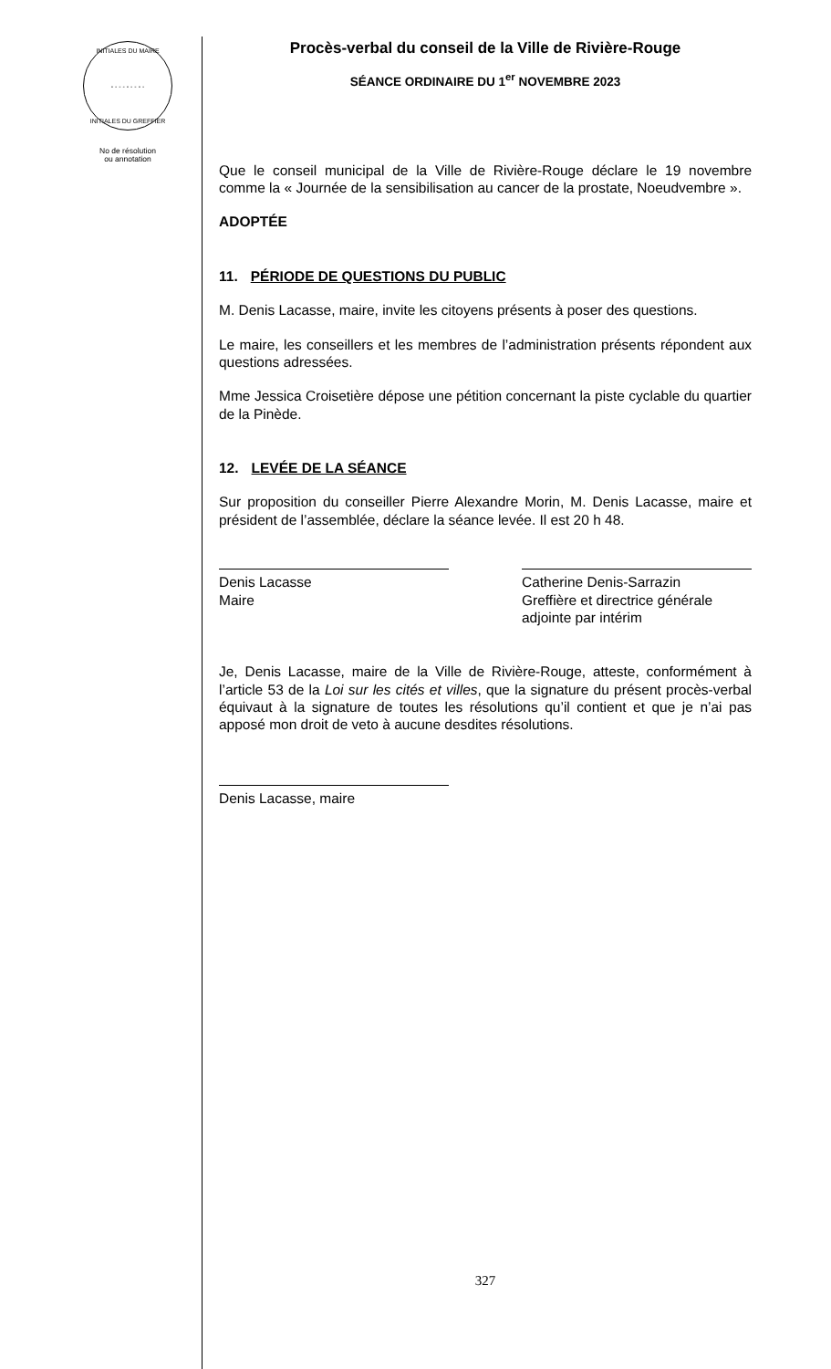INITIALES DU MAIRE
- - - - - - - - -
INITIALES DU GREFFIER
No de résolution
ou annotation
Procès-verbal du conseil de la Ville de Rivière-Rouge
SÉANCE ORDINAIRE DU 1<sup>er</sup> NOVEMBRE 2023
Que le conseil municipal de la Ville de Rivière-Rouge déclare le 19 novembre comme la « Journée de la sensibilisation au cancer de la prostate, Noeudvembre ».
ADOPTÉE
11. PÉRIODE DE QUESTIONS DU PUBLIC
M. Denis Lacasse, maire, invite les citoyens présents à poser des questions.
Le maire, les conseillers et les membres de l’administration présents répondent aux questions adressées.
Mme Jessica Croisetière dépose une pétition concernant la piste cyclable du quartier de la Pinède.
12. LEVÉE DE LA SÉANCE
Sur proposition du conseiller Pierre Alexandre Morin, M. Denis Lacasse, maire et président de l’assemblée, déclare la séance levée. Il est 20 h 48.
Denis Lacasse
Maire
Catherine Denis-Sarrazin
Greffière et directrice générale adjointe par intérim
Je, Denis Lacasse, maire de la Ville de Rivière-Rouge, atteste, conformément à l’article 53 de la Loi sur les cités et villes, que la signature du présent procès-verbal équivaut à la signature de toutes les résolutions qu’il contient et que je n’ai pas apposé mon droit de veto à aucune desdites résolutions.
Denis Lacasse, maire
327